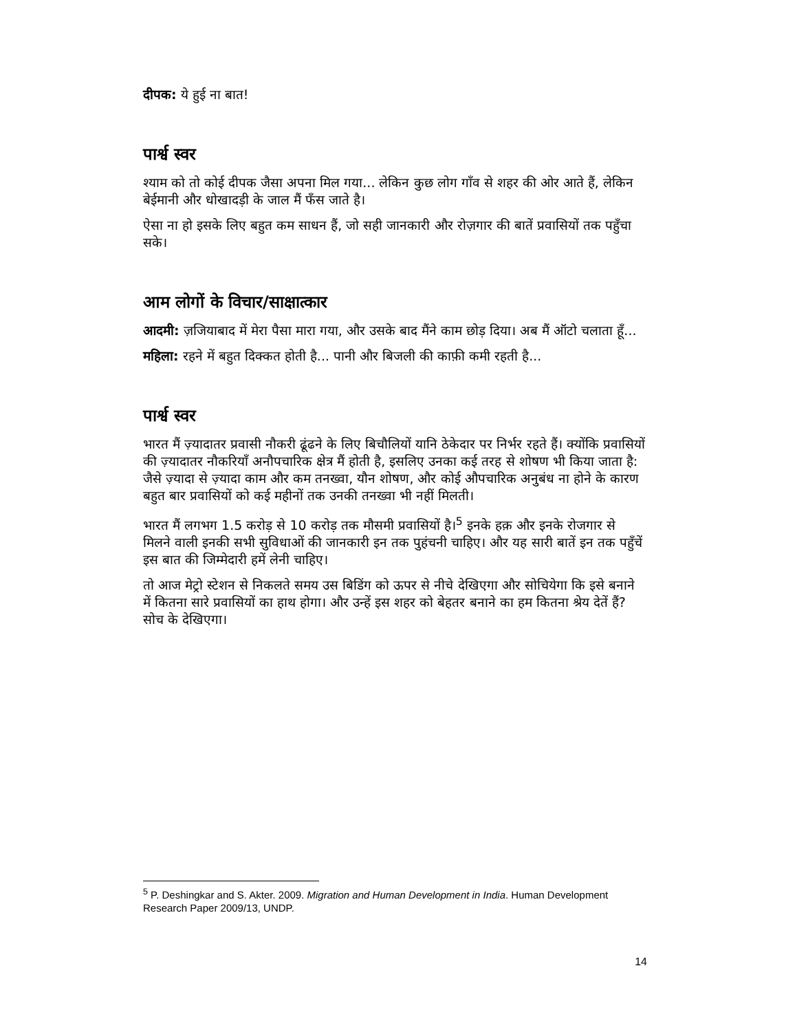दीपक: ये हुई ना बात!
पार्श्व स्वर
श्याम को तो कोई दीपक जैसा अपना मिल गया... लेकिन कुछ लोग गाँव से शहर की ओर आते हैं, लेकिन बेईमानी और धोखादड़ी के जाल मैं फँस जाते है।
ऐसा ना हो इसके लिए बहुत कम साधन हैं, जो सही जानकारी और रोज़गार की बातें प्रवासियों तक पहुँचा सके।
आम लोगों के विचार/साक्षात्कार
आदमी: ज़जियाबाद में मेरा पैसा मारा गया, और उसके बाद मैंने काम छोड़ दिया। अब मैं ऑटो चलाता हूँ...
महिला: रहने में बहुत दिक्कत होती है... पानी और बिजली की काफ़ी कमी रहती है...
पार्श्व स्वर
भारत मैं ज़्यादातर प्रवासी नौकरी ढूंढने के लिए बिचौलियों यानि ठेकेदार पर निर्भर रहते हैं। क्योंकि प्रवासियों की ज़्यादातर नौकरियाँ अनौपचारिक क्षेत्र मैं होती है, इसलिए उनका कई तरह से शोषण भी किया जाता है: जैसे ज़्यादा से ज़्यादा काम और कम तनख्वा, यौन शोषण, और कोई औपचारिक अनुबंध ना होने के कारण बहुत बार प्रवासियों को कई महीनों तक उनकी तनख्वा भी नहीं मिलती।
भारत मैं लगभग 1.5 करोड़ से 10 करोड़ तक मौसमी प्रवासियों है।<sup>5</sup> इनके हक़ और इनके रोजगार से मिलने वाली इनकी सभी सुविधाओं की जानकारी इन तक पुहंचनी चाहिए। और यह सारी बातें इन तक पहुँचें इस बात की जिम्मेदारी हमें लेनी चाहिए।
तो आज मेट्रो स्टेशन से निकलते समय उस बिडिंग को ऊपर से नीचे देखिएगा और सोचियेगा कि इसे बनाने में कितना सारे प्रवासियों का हाथ होगा। और उन्हें इस शहर को बेहतर बनाने का हम कितना श्रेय देतें हैं? सोच के देखिएगा।
<sup>5</sup> P. Deshingkar and S. Akter. 2009. Migration and Human Development in India. Human Development Research Paper 2009/13, UNDP.
14